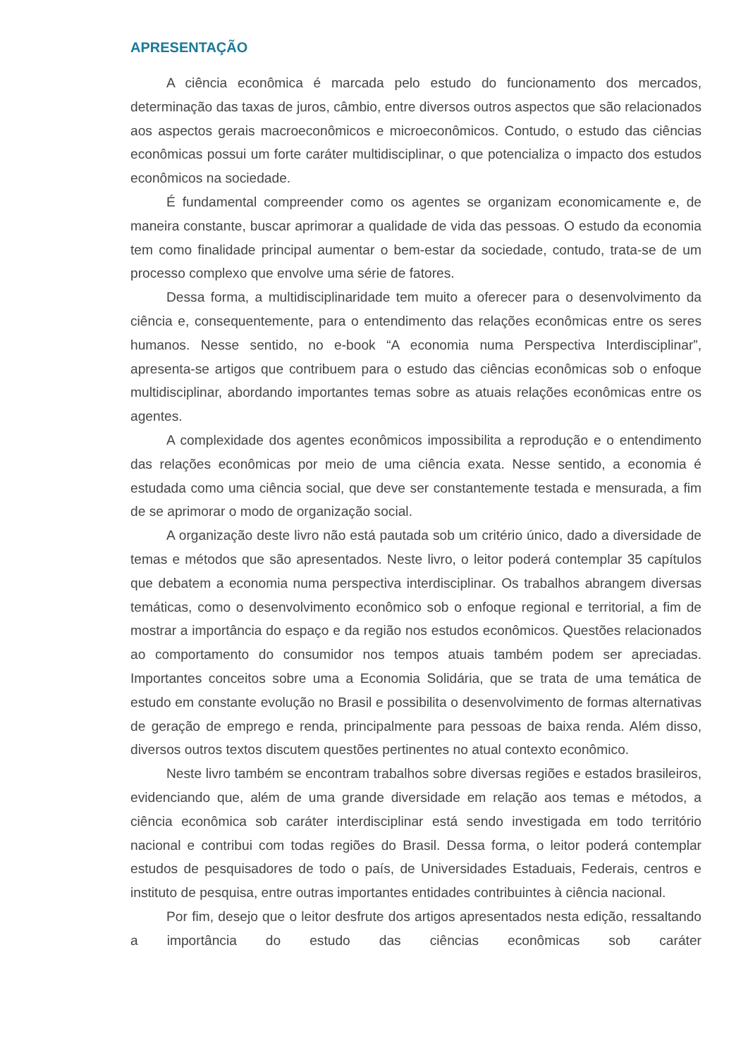APRESENTAÇÃO
A ciência econômica é marcada pelo estudo do funcionamento dos mercados, determinação das taxas de juros, câmbio, entre diversos outros aspectos que são relacionados aos aspectos gerais macroeconômicos e microeconômicos. Contudo, o estudo das ciências econômicas possui um forte caráter multidisciplinar, o que potencializa o impacto dos estudos econômicos na sociedade.
É fundamental compreender como os agentes se organizam economicamente e, de maneira constante, buscar aprimorar a qualidade de vida das pessoas. O estudo da economia tem como finalidade principal aumentar o bem-estar da sociedade, contudo, trata-se de um processo complexo que envolve uma série de fatores.
Dessa forma, a multidisciplinaridade tem muito a oferecer para o desenvolvimento da ciência e, consequentemente, para o entendimento das relações econômicas entre os seres humanos. Nesse sentido, no e-book “A economia numa Perspectiva Interdisciplinar”, apresenta-se artigos que contribuem para o estudo das ciências econômicas sob o enfoque multidisciplinar, abordando importantes temas sobre as atuais relações econômicas entre os agentes.
A complexidade dos agentes econômicos impossibilita a reprodução e o entendimento das relações econômicas por meio de uma ciência exata. Nesse sentido, a economia é estudada como uma ciência social, que deve ser constantemente testada e mensurada, a fim de se aprimorar o modo de organização social.
A organização deste livro não está pautada sob um critério único, dado a diversidade de temas e métodos que são apresentados. Neste livro, o leitor poderá contemplar 35 capítulos que debatem a economia numa perspectiva interdisciplinar. Os trabalhos abrangem diversas temáticas, como o desenvolvimento econômico sob o enfoque regional e territorial, a fim de mostrar a importância do espaço e da região nos estudos econômicos. Questões relacionados ao comportamento do consumidor nos tempos atuais também podem ser apreciadas. Importantes conceitos sobre uma a Economia Solidária, que se trata de uma temática de estudo em constante evolução no Brasil e possibilita o desenvolvimento de formas alternativas de geração de emprego e renda, principalmente para pessoas de baixa renda. Além disso, diversos outros textos discutem questões pertinentes no atual contexto econômico.
Neste livro também se encontram trabalhos sobre diversas regiões e estados brasileiros, evidenciando que, além de uma grande diversidade em relação aos temas e métodos, a ciência econômica sob caráter interdisciplinar está sendo investigada em todo território nacional e contribui com todas regiões do Brasil. Dessa forma, o leitor poderá contemplar estudos de pesquisadores de todo o país, de Universidades Estaduais, Federais, centros e instituto de pesquisa, entre outras importantes entidades contribuintes à ciência nacional.
Por fim, desejo que o leitor desfrute dos artigos apresentados nesta edição, ressaltando a importância do estudo das ciências econômicas sob caráter